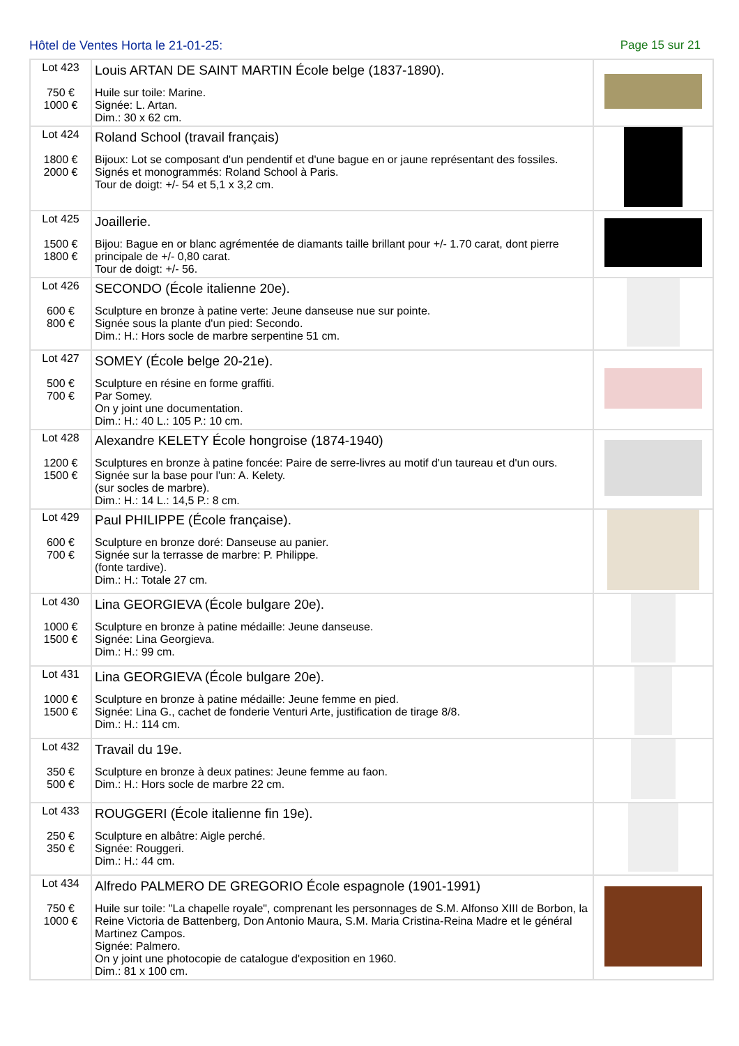Hôtel de Ventes Horta le 21-01-25: Page 15 sur 21
| Lot 423 750 € 1000 € | Louis ARTAN DE SAINT MARTIN École belge (1837-1890). Huile sur toile: Marine. Signée: L. Artan. Dim.: 30 x 62 cm. | |
| Lot 424 1800 € 2000 € | Roland School (travail français) Bijoux: Lot se composant d'un pendentif et d'une bague en or jaune représentant des fossiles. Signés et monogrammés: Roland School à Paris. Tour de doigt: +/- 54 et 5,1 x 3,2 cm. | |
| Lot 425 1500 € 1800 € | Joaillerie. Bijou: Bague en or blanc agrémentée de diamants taille brillant pour +/- 1.70 carat, dont pierre principale de +/- 0,80 carat. Tour de doigt: +/- 56. | |
| Lot 426 600 € 800 € | SECONDO (École italienne 20e). Sculpture en bronze à patine verte: Jeune danseuse nue sur pointe. Signée sous la plante d'un pied: Secondo. Dim.: H.: Hors socle de marbre serpentine 51 cm. | |
| Lot 427 500 € 700 € | SOMEY (École belge 20-21e). Sculpture en résine en forme graffiti. Par Somey. On y joint une documentation. Dim.: H.: 40 L.: 105 P.: 10 cm. | |
| Lot 428 1200 € 1500 € | Alexandre KELETY École hongroise (1874-1940) Sculptures en bronze à patine foncée: Paire de serre-livres au motif d'un taureau et d'un ours. Signée sur la base pour l'un: A. Kelety. (sur socles de marbre). Dim.: H.: 14 L.: 14,5 P.: 8 cm. | |
| Lot 429 600 € 700 € | Paul PHILIPPE (École française). Sculpture en bronze doré: Danseuse au panier. Signée sur la terrasse de marbre: P. Philippe. (fonte tardive). Dim.: H.: Totale 27 cm. | |
| Lot 430 1000 € 1500 € | Lina GEORGIEVA (École bulgare 20e). Sculpture en bronze à patine médaille: Jeune danseuse. Signée: Lina Georgieva. Dim.: H.: 99 cm. | |
| Lot 431 1000 € 1500 € | Lina GEORGIEVA (École bulgare 20e). Sculpture en bronze à patine médaille: Jeune femme en pied. Signée: Lina G., cachet de fonderie Venturi Arte, justification de tirage 8/8. Dim.: H.: 114 cm. | |
| Lot 432 350 € 500 € | Travail du 19e. Sculpture en bronze à deux patines: Jeune femme au faon. Dim.: H.: Hors socle de marbre 22 cm. | |
| Lot 433 250 € 350 € | ROUGGERI (École italienne fin 19e). Sculpture en albâtre: Aigle perché. Signée: Rouggeri. Dim.: H.: 44 cm. | |
| Lot 434 750 € 1000 € | Alfredo PALMERO DE GREGORIO École espagnole (1901-1991) Huile sur toile: "La chapelle royale", comprenant les personnages de S.M. Alfonso XIII de Borbon, la Reine Victoria de Battenberg, Don Antonio Maura, S.M. Maria Cristina-Reina Madre et le général Martinez Campos. Signée: Palmero. On y joint une photocopie de catalogue d'exposition en 1960. Dim.: 81 x 100 cm. | |